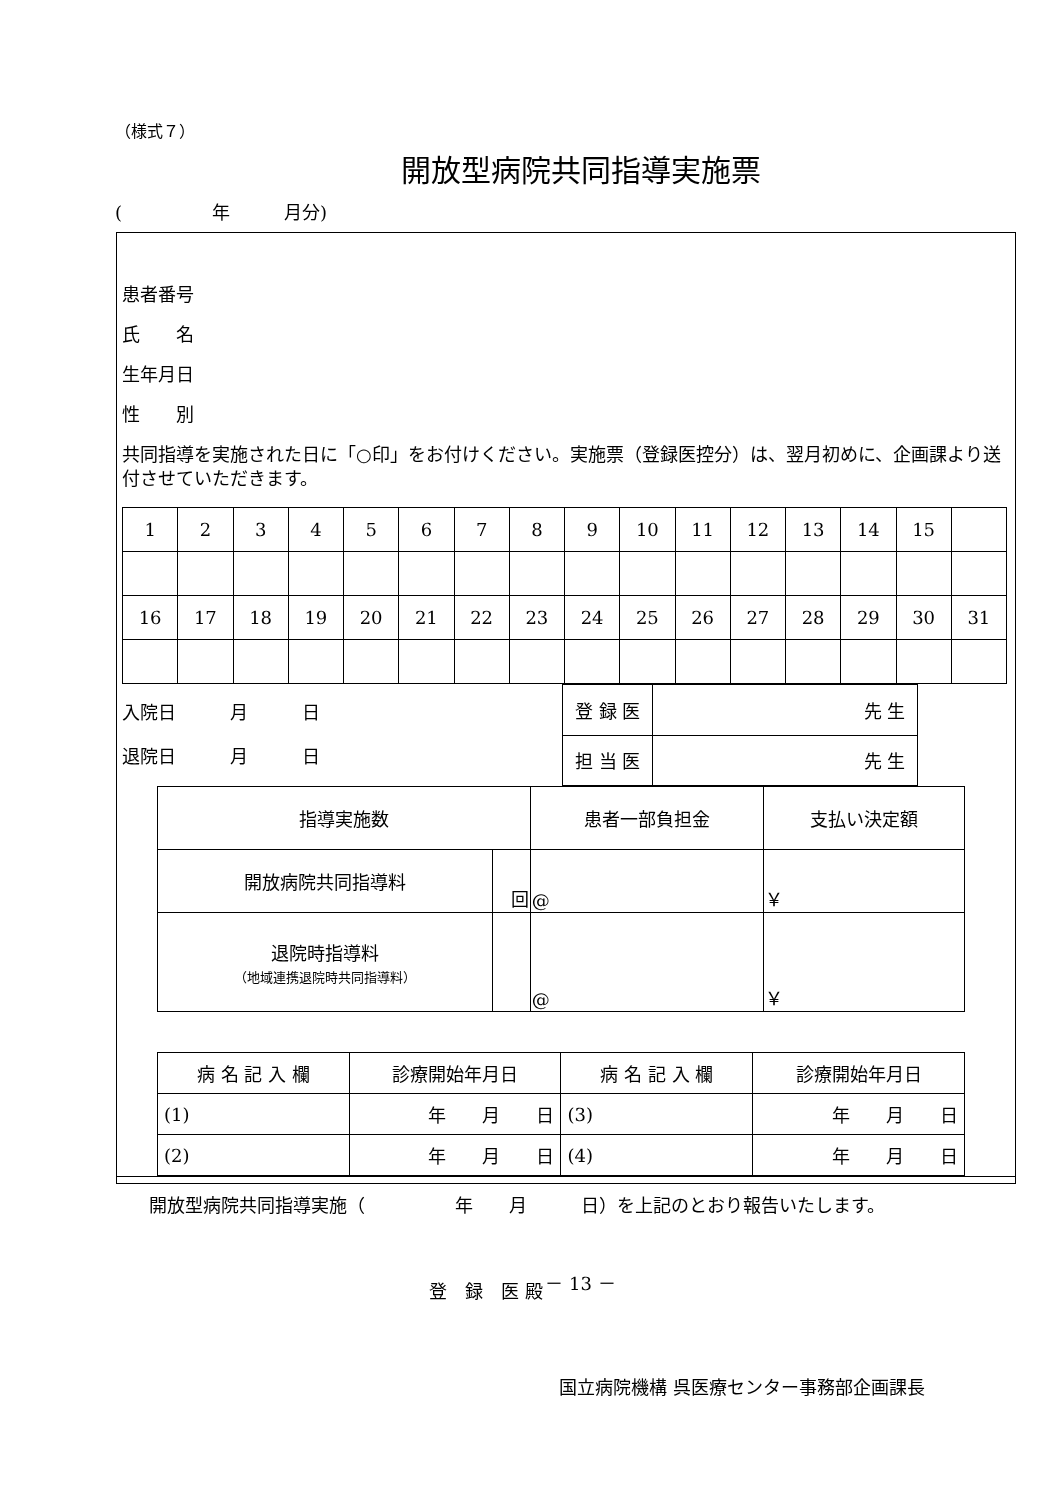（様式７）
開放型病院共同指導実施票
(　　　　　年　　　月分)
患者番号
氏　　名
生年月日
性　　別
共同指導を実施された日に「○印」をお付けください。実施票（登録医控分）は、翌月初めに、企画課より送付させていただきます。
| 1 | 2 | 3 | 4 | 5 | 6 | 7 | 8 | 9 | 10 | 11 | 12 | 13 | 14 | 15 | |
| 16 | 17 | 18 | 19 | 20 | 21 | 22 | 23 | 24 | 25 | 26 | 27 | 28 | 29 | 30 | 31 |
入院日　　　月　　　日
退院日　　　月　　　日
| 登 録 医 | 先 生 |
| 担 当 医 | 先 生 |
| 指導実施数 | | 患者一部負担金 | 支払い決定額 |
| 開放病院共同指導料 | 回 | @ | ￥ |
| 退院時指導料 （地域連携退院時共同指導料） | | @ | ￥ |
| 病 名 記 入 欄 | 診療開始年月日 | 病 名 記 入 欄 | 診療開始年月日 |
| (1) | 年 月 日 | (3) | 年 月 日 |
| (2) | 年 月 日 | (4) | 年 月 日 |
開放型病院共同指導実施（　　　　　年　　月　　　日）を上記のとおり報告いたします。
登　録　医 殿
国立病院機構 呉医療センター事務部企画課長
－ 13 －